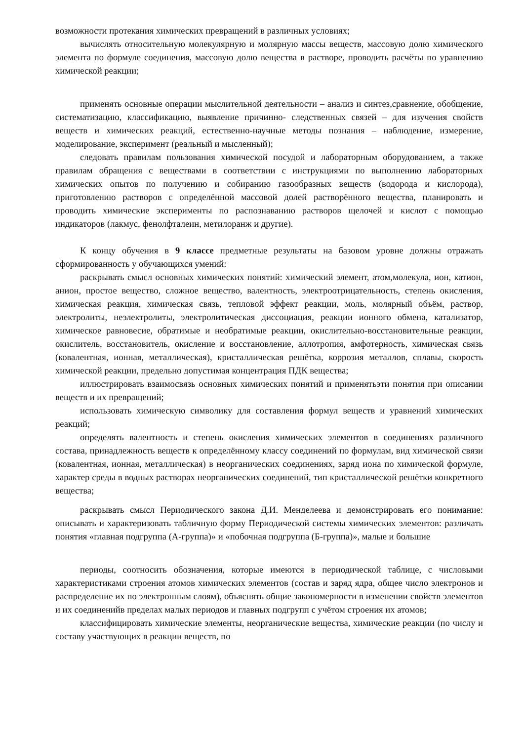возможности протекания химических превращений в различных условиях;
вычислять относительную молекулярную и молярную массы веществ, массовую долю химического элемента по формуле соединения, массовую долю вещества в растворе, проводить расчёты по уравнению химической реакции;
применять основные операции мыслительной деятельности – анализ и синтез,сравнение, обобщение, систематизацию, классификацию, выявление причинно- следственных связей – для изучения свойств веществ и химических реакций, естественно-научные методы познания – наблюдение, измерение, моделирование, эксперимент (реальный и мысленный);
следовать правилам пользования химической посудой и лабораторным оборудованием, а также правилам обращения с веществами в соответствии с инструкциями по выполнению лабораторных химических опытов по получению и собиранию газообразных веществ (водорода и кислорода), приготовлению растворов с определённой массовой долей растворённого вещества, планировать и проводить химические эксперименты по распознаванию растворов щелочей и кислот с помощью индикаторов (лакмус, фенолфталеин, метилоранж и другие).
К концу обучения в 9 классе предметные результаты на базовом уровне должны отражать сформированность у обучающихся умений:
раскрывать смысл основных химических понятий: химический элемент, атом,молекула, ион, катион, анион, простое вещество, сложное вещество, валентность, электроотрицательность, степень окисления, химическая реакция, химическая связь, тепловой эффект реакции, моль, молярный объём, раствор, электролиты, неэлектролиты, электролитическая диссоциация, реакции ионного обмена, катализатор, химическое равновесие, обратимые и необратимые реакции, окислительно-восстановительные реакции, окислитель, восстановитель, окисление и восстановление, аллотропия, амфотерность, химическая связь (ковалентная, ионная, металлическая), кристаллическая решётка, коррозия металлов, сплавы, скорость химической реакции, предельно допустимая концентрация ПДК вещества;
иллюстрировать взаимосвязь основных химических понятий и применятьэти понятия при описании веществ и их превращений;
использовать химическую символику для составления формул веществ и уравнений химических реакций;
определять валентность и степень окисления химических элементов в соединениях различного состава, принадлежность веществ к определённому классу соединений по формулам, вид химической связи (ковалентная, ионная, металлическая) в неорганических соединениях, заряд иона по химической формуле, характер среды в водных растворах неорганических соединений, тип кристаллической решётки конкретного вещества;
раскрывать смысл Периодического закона Д.И. Менделеева и демонстрировать его понимание: описывать и характеризовать табличную форму Периодической системы химических элементов: различать понятия «главная подгруппа (А-группа)» и «побочная подгруппа (Б-группа)», малые и большие
периоды, соотносить обозначения, которые имеются в периодической таблице, с числовыми характеристиками строения атомов химических элементов (состав и заряд ядра, общее число электронов и распределение их по электронным слоям), объяснять общие закономерности в изменении свойств элементов и их соединенийв пределах малых периодов и главных подгрупп с учётом строения их атомов;
классифицировать химические элементы, неорганические вещества, химические реакции (по числу и составу участвующих в реакции веществ, по